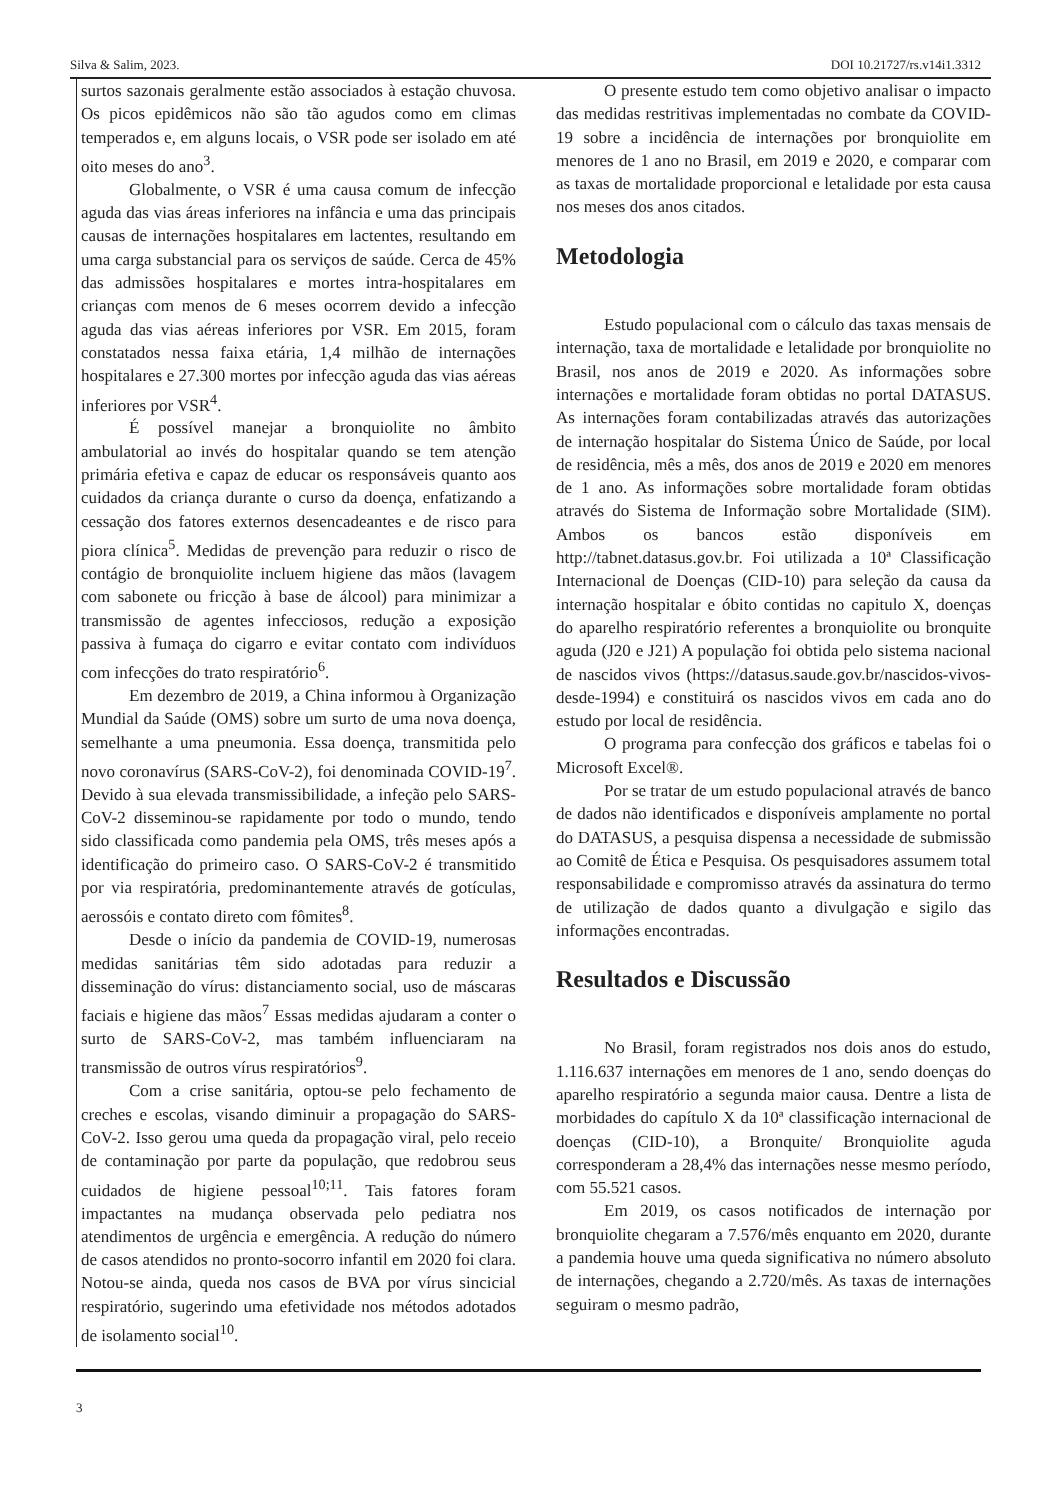Silva & Salim, 2023. DOI 10.21727/rs.v14i1.3312
surtos sazonais geralmente estão associados à estação chuvosa. Os picos epidêmicos não são tão agudos como em climas temperados e, em alguns locais, o VSR pode ser isolado em até oito meses do ano<sup>3</sup>.
Globalmente, o VSR é uma causa comum de infecção aguda das vias áreas inferiores na infância e uma das principais causas de internações hospitalares em lactentes, resultando em uma carga substancial para os serviços de saúde. Cerca de 45% das admissões hospitalares e mortes intra-hospitalares em crianças com menos de 6 meses ocorrem devido a infecção aguda das vias aéreas inferiores por VSR. Em 2015, foram constatados nessa faixa etária, 1,4 milhão de internações hospitalares e 27.300 mortes por infecção aguda das vias aéreas inferiores por VSR<sup>4</sup>.
É possível manejar a bronquiolite no âmbito ambulatorial ao invés do hospitalar quando se tem atenção primária efetiva e capaz de educar os responsáveis quanto aos cuidados da criança durante o curso da doença, enfatizando a cessação dos fatores externos desencadeantes e de risco para piora clínica<sup>5</sup>. Medidas de prevenção para reduzir o risco de contágio de bronquiolite incluem higiene das mãos (lavagem com sabonete ou fricção à base de álcool) para minimizar a transmissão de agentes infecciosos, redução a exposição passiva à fumaça do cigarro e evitar contato com indivíduos com infecções do trato respiratório<sup>6</sup>.
Em dezembro de 2019, a China informou à Organização Mundial da Saúde (OMS) sobre um surto de uma nova doença, semelhante a uma pneumonia. Essa doença, transmitida pelo novo coronavírus (SARS-CoV-2), foi denominada COVID-19<sup>7</sup>. Devido à sua elevada transmissibilidade, a infeção pelo SARS-CoV-2 disseminou-se rapidamente por todo o mundo, tendo sido classificada como pandemia pela OMS, três meses após a identificação do primeiro caso. O SARS-CoV-2 é transmitido por via respiratória, predominantemente através de gotículas, aerossóis e contato direto com fômites<sup>8</sup>.
Desde o início da pandemia de COVID-19, numerosas medidas sanitárias têm sido adotadas para reduzir a disseminação do vírus: distanciamento social, uso de máscaras faciais e higiene das mãos<sup>7</sup> Essas medidas ajudaram a conter o surto de SARS-CoV-2, mas também influenciaram na transmissão de outros vírus respiratórios<sup>9</sup>.
Com a crise sanitária, optou-se pelo fechamento de creches e escolas, visando diminuir a propagação do SARS-CoV-2. Isso gerou uma queda da propagação viral, pelo receio de contaminação por parte da população, que redobrou seus cuidados de higiene pessoal<sup>10;11</sup>. Tais fatores foram impactantes na mudança observada pelo pediatra nos atendimentos de urgência e emergência. A redução do número de casos atendidos no pronto-socorro infantil em 2020 foi clara. Notou-se ainda, queda nos casos de BVA por vírus sincicial respiratório, sugerindo uma efetividade nos métodos adotados de isolamento social<sup>10</sup>.
O presente estudo tem como objetivo analisar o impacto das medidas restritivas implementadas no combate da COVID-19 sobre a incidência de internações por bronquiolite em menores de 1 ano no Brasil, em 2019 e 2020, e comparar com as taxas de mortalidade proporcional e letalidade por esta causa nos meses dos anos citados.
Metodologia
Estudo populacional com o cálculo das taxas mensais de internação, taxa de mortalidade e letalidade por bronquiolite no Brasil, nos anos de 2019 e 2020. As informações sobre internações e mortalidade foram obtidas no portal DATASUS. As internações foram contabilizadas através das autorizações de internação hospitalar do Sistema Único de Saúde, por local de residência, mês a mês, dos anos de 2019 e 2020 em menores de 1 ano. As informações sobre mortalidade foram obtidas através do Sistema de Informação sobre Mortalidade (SIM). Ambos os bancos estão disponíveis em http://tabnet.datasus.gov.br. Foi utilizada a 10ª Classificação Internacional de Doenças (CID-10) para seleção da causa da internação hospitalar e óbito contidas no capitulo X, doenças do aparelho respiratório referentes a bronquiolite ou bronquite aguda (J20 e J21) A população foi obtida pelo sistema nacional de nascidos vivos (https://datasus.saude.gov.br/nascidos-vivos-desde-1994) e constituirá os nascidos vivos em cada ano do estudo por local de residência.
O programa para confecção dos gráficos e tabelas foi o Microsoft Excel®.
Por se tratar de um estudo populacional através de banco de dados não identificados e disponíveis amplamente no portal do DATASUS, a pesquisa dispensa a necessidade de submissão ao Comitê de Ética e Pesquisa. Os pesquisadores assumem total responsabilidade e compromisso através da assinatura do termo de utilização de dados quanto a divulgação e sigilo das informações encontradas.
Resultados e Discussão
No Brasil, foram registrados nos dois anos do estudo, 1.116.637 internações em menores de 1 ano, sendo doenças do aparelho respiratório a segunda maior causa. Dentre a lista de morbidades do capítulo X da 10ª classificação internacional de doenças (CID-10), a Bronquite/ Bronquiolite aguda corresponderam a 28,4% das internações nesse mesmo período, com 55.521 casos.
Em 2019, os casos notificados de internação por bronquiolite chegaram a 7.576/mês enquanto em 2020, durante a pandemia houve uma queda significativa no número absoluto de internações, chegando a 2.720/mês. As taxas de internações seguiram o mesmo padrão,
3